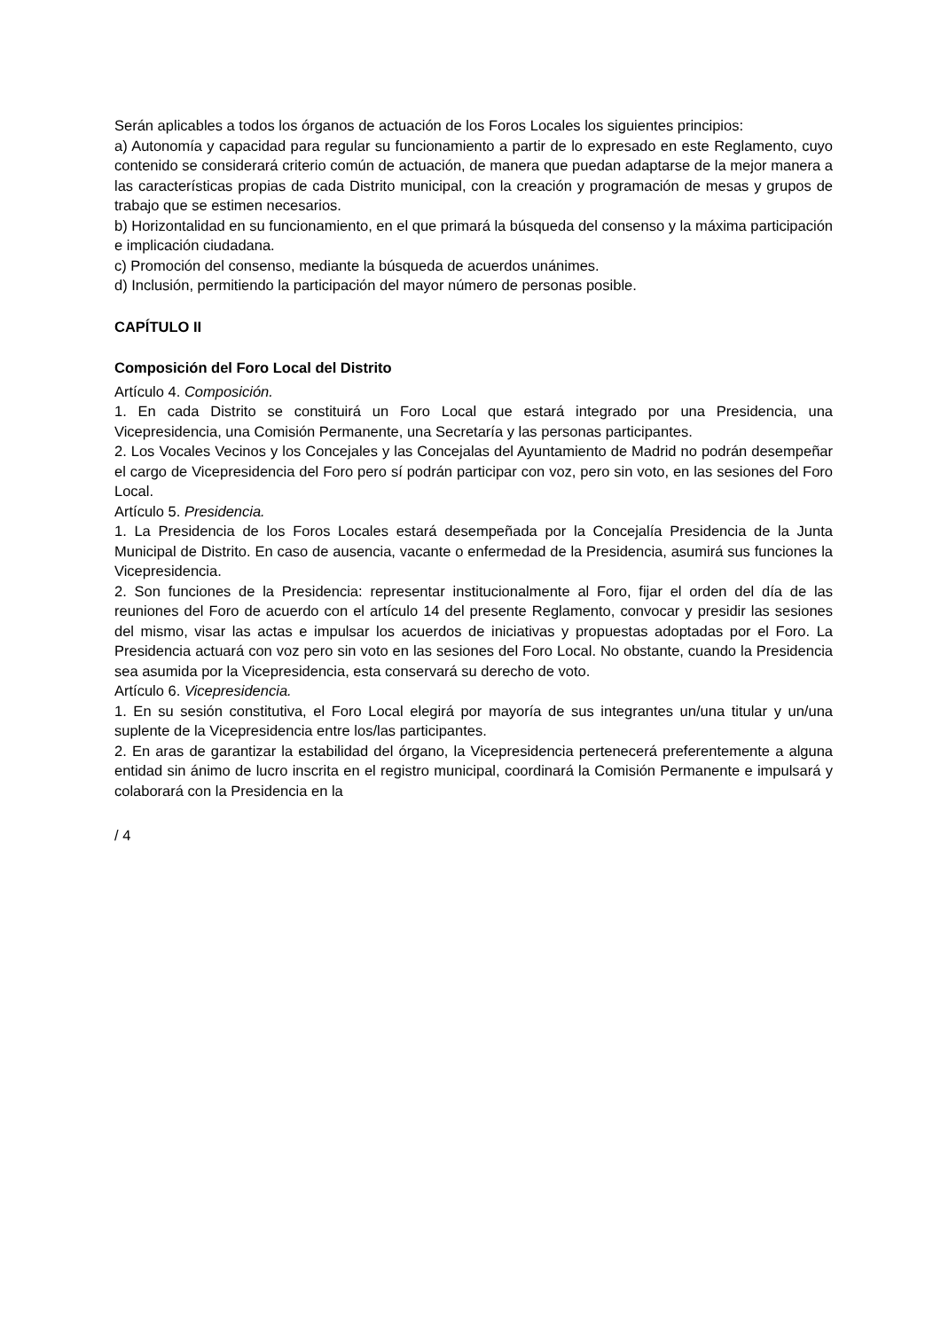Serán aplicables a todos los órganos de actuación de los Foros Locales los siguientes principios:
a) Autonomía y capacidad para regular su funcionamiento a partir de lo expresado en este Reglamento, cuyo contenido se considerará criterio común de actuación, de manera que puedan adaptarse de la mejor manera a las características propias de cada Distrito municipal, con la creación y programación de mesas y grupos de trabajo que se estimen necesarios.
b) Horizontalidad en su funcionamiento, en el que primará la búsqueda del consenso y la máxima participación e implicación ciudadana.
c) Promoción del consenso, mediante la búsqueda de acuerdos unánimes.
d) Inclusión, permitiendo la participación del mayor número de personas posible.
CAPÍTULO II
Composición del Foro Local del Distrito
Artículo 4. Composición.
1. En cada Distrito se constituirá un Foro Local que estará integrado por una Presidencia, una Vicepresidencia, una Comisión Permanente, una Secretaría y las personas participantes.
2. Los Vocales Vecinos y los Concejales y las Concejalas del Ayuntamiento de Madrid no podrán desempeñar el cargo de Vicepresidencia del Foro pero sí podrán participar con voz, pero sin voto, en las sesiones del Foro Local.
Artículo 5. Presidencia.
1. La Presidencia de los Foros Locales estará desempeñada por la Concejalía Presidencia de la Junta Municipal de Distrito. En caso de ausencia, vacante o enfermedad de la Presidencia, asumirá sus funciones la Vicepresidencia.
2. Son funciones de la Presidencia: representar institucionalmente al Foro, fijar el orden del día de las reuniones del Foro de acuerdo con el artículo 14 del presente Reglamento, convocar y presidir las sesiones del mismo, visar las actas e impulsar los acuerdos de iniciativas y propuestas adoptadas por el Foro. La Presidencia actuará con voz pero sin voto en las sesiones del Foro Local. No obstante, cuando la Presidencia sea asumida por la Vicepresidencia, esta conservará su derecho de voto.
Artículo 6. Vicepresidencia.
1. En su sesión constitutiva, el Foro Local elegirá por mayoría de sus integrantes un/una titular y un/una suplente de la Vicepresidencia entre los/las participantes.
2. En aras de garantizar la estabilidad del órgano, la Vicepresidencia pertenecerá preferentemente a alguna entidad sin ánimo de lucro inscrita en el registro municipal, coordinará la Comisión Permanente e impulsará y colaborará con la Presidencia en la
/ 4